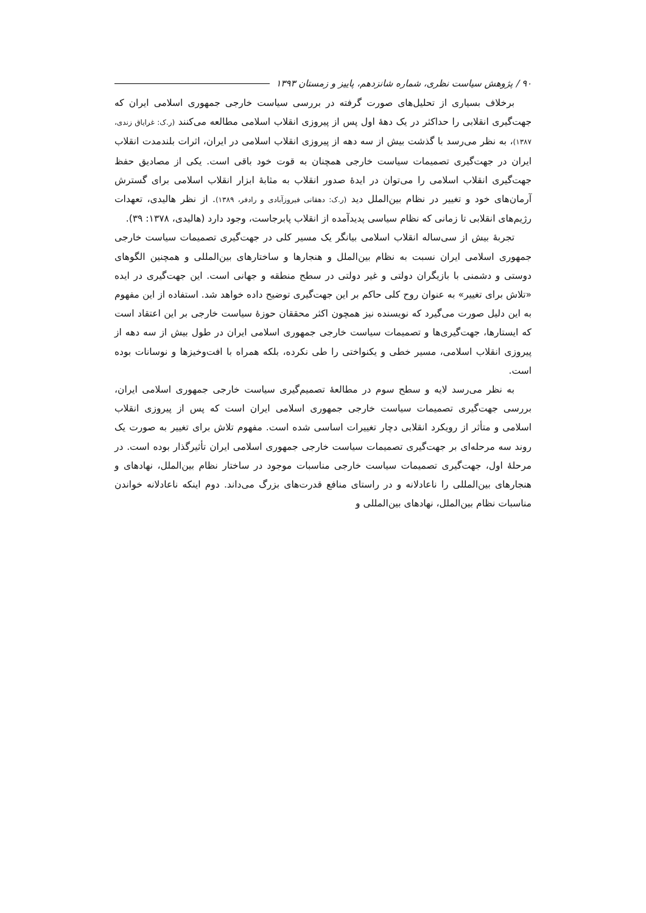۹۰ / پژوهش سیاست نظری، شماره شانزدهم، پاییز و زمستان ۱۳۹۳
برخلاف بسیاری از تحلیل‌های صورت گرفته در بررسی سیاست خارجی جمهوری اسلامی ایران که جهت‌گیری انقلابی را حداکثر در یک دهۀ اول پس از پیروزی انقلاب اسلامی مطالعه می‌کنند (ر.ک: غرایاق زندی، ۱۳۸۷)، به نظر می‌رسد با گذشت بیش از سه دهه از پیروزی انقلاب اسلامی در ایران، اثرات بلندمدت انقلاب ایران در جهت‌گیری تصمیمات سیاست خارجی همچنان به قوت خود باقی است. یکی از مصادیق حفظ جهت‌گیری انقلاب اسلامی را می‌توان در ایدۀ صدور انقلاب به مثابۀ ابزار انقلاب اسلامی برای گسترش آرمان‌های خود و تغییر در نظام بین‌الملل دید (ر.ک: دهقانی فیروزآبادی و رادفر، ۱۳۸۹). از نظر هالیدی، تعهدات رژیم‌های انقلابی تا زمانی که نظام سیاسی پدیدآمده از انقلاب پابرجاست، وجود دارد (هالیدی، ۱۳۷۸: ۳۹).
تجربۀ بیش از سی‌ساله انقلاب اسلامی بیانگر یک مسیر کلی در جهت‌گیری تصمیمات سیاست خارجی جمهوری اسلامی ایران نسبت به نظام بین‌الملل و هنجارها و ساختارهای بین‌المللی و همچنین الگوهای دوستی و دشمنی با بازیگران دولتی و غیر دولتی در سطح منطقه و جهانی است. این جهت‌گیری در ایده «تلاش برای تغییر» به عنوان روح کلی حاکم بر این جهت‌گیری توضیح داده خواهد شد. استفاده از این مفهوم به این دلیل صورت می‌گیرد که نویسنده نیز همچون اکثر محققان حوزۀ سیاست خارجی بر این اعتقاد است که ایستارها، جهت‌گیری‌ها و تصمیمات سیاست خارجی جمهوری اسلامی ایران در طول بیش از سه دهه از پیروزی انقلاب اسلامی، مسیر خطی و یکنواختی را طی نکرده، بلکه همراه با افت‌وخیزها و نوسانات بوده است.
به نظر می‌رسد لایه و سطح سوم در مطالعۀ تصمیم‌گیری سیاست خارجی جمهوری اسلامی ایران، بررسی جهت‌گیری تصمیمات سیاست خارجی جمهوری اسلامی ایران است که پس از پیروزی انقلاب اسلامی و متأثر از رویکرد انقلابی دچار تغییرات اساسی شده است. مفهوم تلاش برای تغییر به صورت یک روند سه مرحله‌ای بر جهت‌گیری تصمیمات سیاست خارجی جمهوری اسلامی ایران تأثیرگذار بوده است. در مرحلۀ اول، جهت‌گیری تصمیمات سیاست خارجی مناسبات موجود در ساختار نظام بین‌الملل، نهادهای و هنجارهای بین‌المللی را ناعادلانه و در راستای منافع قدرت‌های بزرگ می‌داند. دوم اینکه ناعادلانه خواندن مناسبات نظام بین‌الملل، نهادهای بین‌المللی و